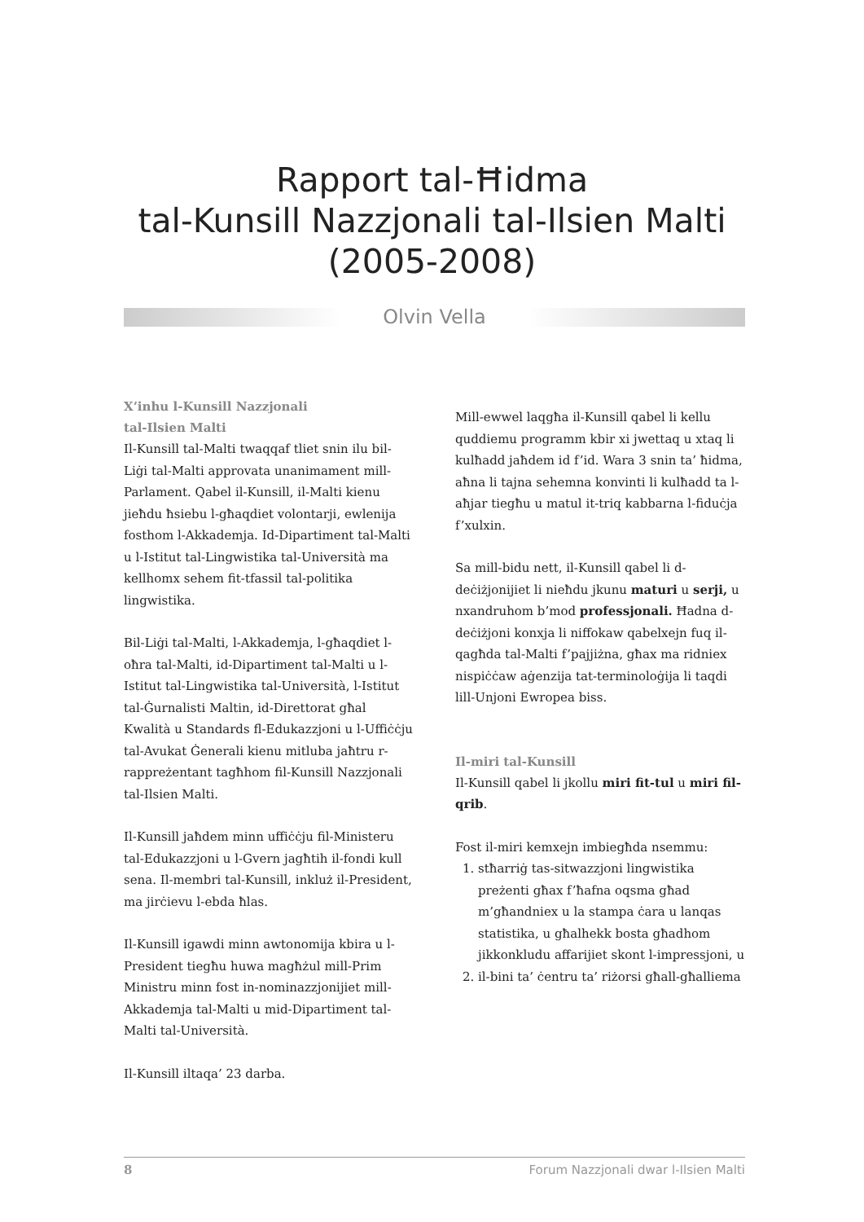Rapport tal-Ħidma
tal-Kunsill Nazzjonali tal-Ilsien Malti
(2005-2008)
Olvin Vella
X’inhu l-Kunsill Nazzjonali
tal-Ilsien Malti
Il-Kunsill tal-Malti twaqqaf tliet snin ilu bil-Liġi tal-Malti approvata unanimament mill-Parlament. Qabel il-Kunsill, il-Malti kienu jieħdu ħsiebu l-għaqdiet volontarji, ewlenija fosthom l-Akkademja. Id-Dipartiment tal-Malti u l-Istitut tal-Lingwistika tal-Università ma kellhomx sehem fit-tfassil tal-politika lingwistika.
Bil-Liġi tal-Malti, l-Akkademja, l-għaqdiet l-oħra tal-Malti, id-Dipartiment tal-Malti u l-Istitut tal-Lingwistika tal-Università, l-Istitut tal-Ġurnalisti Maltin, id-Direttorat għal Kwalità u Standards fl-Edukazzjoni u l-Uffiċċju tal-Avukat Ġenerali kienu mitluba jaħtru r-rappreżentant tagħhom fil-Kunsill Nazzjonali tal-Ilsien Malti.
Il-Kunsill jaħdem minn uffiċċju fil-Ministeru tal-Edukazzjoni u l-Gvern jagħtih il-fondi kull sena. Il-membri tal-Kunsill, inkluż il-President, ma jirċievu l-ebda ħlas.
Il-Kunsill igawdi minn awtonomija kbira u l-President tiegħu huwa magħżul mill-Prim Ministru minn fost in-nominazzjonijiet mill-Akkademja tal-Malti u mid-Dipartiment tal-Malti tal-Università.
Il-Kunsill iltaqa’ 23 darba.
Mill-ewwel laqgħa il-Kunsill qabel li kellu quddiemu programm kbir xi jwettaq u xtaq li kulħadd jaħdem id f’id. Wara 3 snin ta’ ħidma, aħna li tajna sehemna konvinti li kulħadd ta l-aħjar tiegħu u matul it-triq kabbarna l-fiduċja f’xulxin.
Sa mill-bidu nett, il-Kunsill qabel li d-deċiżjonijiet li nieħdu jkunu maturi u serji, u nxandruhom b’mod professjonali. Ħadna d-deċiżjoni konxja li niffokaw qabelxejn fuq il-qagħda tal-Malti f’pajjiżna, għax ma ridniex nispiċċaw aġenzija tat-terminoloġija li taqdi lill-Unjoni Ewropea biss.
Il-miri tal-Kunsill
Il-Kunsill qabel li jkollu miri fit-tul u miri fil-qrib.
Fost il-miri kemxejn imbiegħda nsemmu:
1. stħarriġ tas-sitwazzjoni lingwistika preżenti għax f’ħafna oqsma għad m’għandniex u la stampa ċara u lanqas statistika, u għalhekk bosta għadhom jikkonkludu affarijiet skont l-impressjoni, u
2. il-bini ta’ ċentru ta’ riżorsi għall-għalliema
8 Forum Nazzjonali dwar l-Ilsien Malti